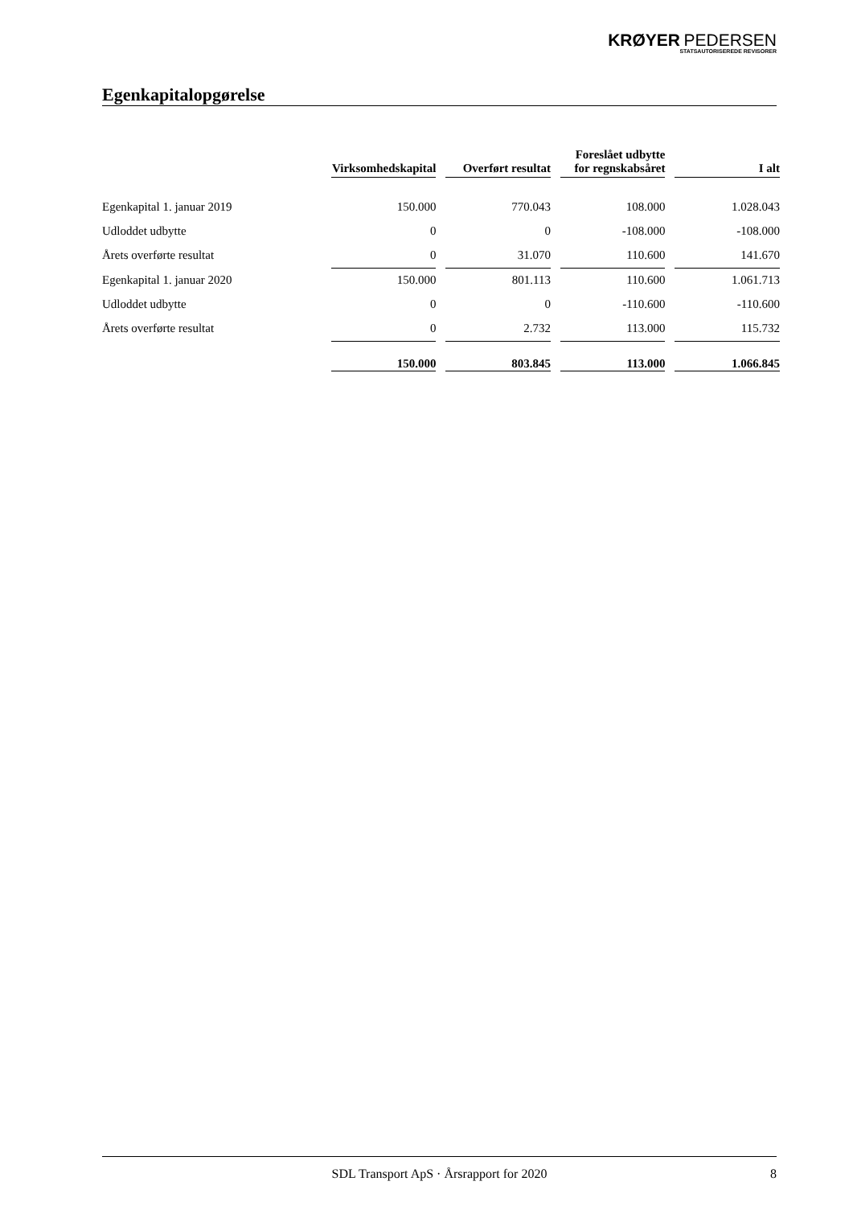KRØYER PEDERSEN
STATSAUTORISEREDE REVISORER
Egenkapitalopgørelse
| | Virksomhedskapital | | Overført resultat | | Foreslået udbytte for regnskabsåret | | I alt |
| --- | --- | --- | --- | --- | --- | --- | --- |
| Egenkapital 1. januar 2019 | 150.000 | | 770.043 | | 108.000 | | 1.028.043 |
| Udloddet udbytte | 0 | | 0 | | -108.000 | | -108.000 |
| Årets overførte resultat | 0 | | 31.070 | | 110.600 | | 141.670 |
| Egenkapital 1. januar 2020 | 150.000 | | 801.113 | | 110.600 | | 1.061.713 |
| Udloddet udbytte | 0 | | 0 | | -110.600 | | -110.600 |
| Årets overførte resultat | 0 | | 2.732 | | 113.000 | | 115.732 |
| | 150.000 | | 803.845 | | 113.000 | | 1.066.845 |
SDL Transport ApS · Årsrapport for 2020 8